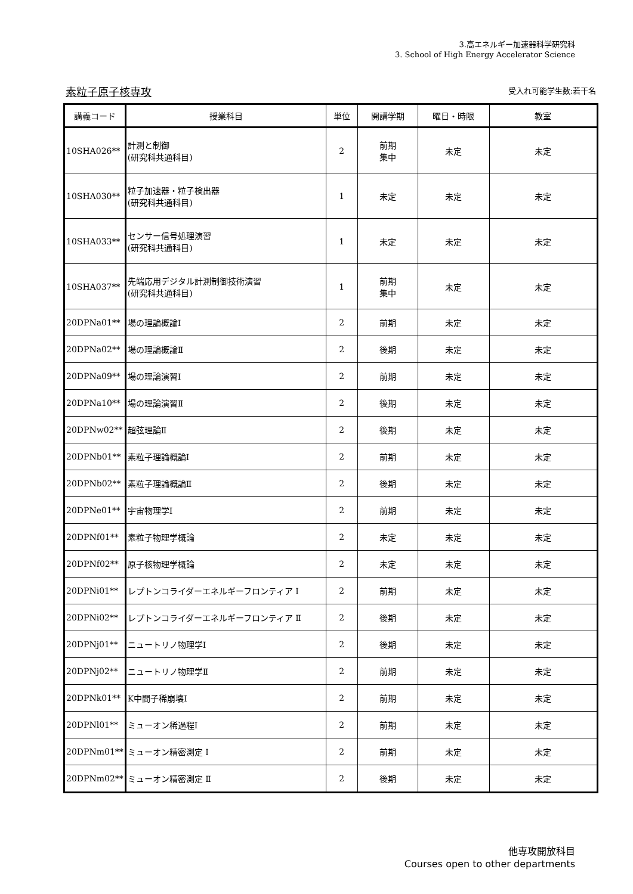3.高エネルギー加速器科学研究科
3. School of High Energy Accelerator Science
素粒子原子核専攻 受入れ可能学生数:若干名
| 講義コード | 授業科目 | 単位 | 開講学期 | 曜日・時限 | 教室 |
| --- | --- | --- | --- | --- | --- |
| 10SHA026** | 計測と制御 (研究科共通科目) | 2 | 前期 集中 | 未定 | 未定 |
| 10SHA030** | 粒子加速器・粒子検出器 (研究科共通科目) | 1 | 未定 | 未定 | 未定 |
| 10SHA033** | センサー信号処理演習 (研究科共通科目) | 1 | 未定 | 未定 | 未定 |
| 10SHA037** | 先端応用デジタル計測制御技術演習 (研究科共通科目) | 1 | 前期 集中 | 未定 | 未定 |
| 20DPNa01** | 場の理論概論Ⅰ | 2 | 前期 | 未定 | 未定 |
| 20DPNa02** | 場の理論概論Ⅱ | 2 | 後期 | 未定 | 未定 |
| 20DPNa09** | 場の理論演習Ⅰ | 2 | 前期 | 未定 | 未定 |
| 20DPNa10** | 場の理論演習Ⅱ | 2 | 後期 | 未定 | 未定 |
| 20DPNw02** | 超弦理論Ⅱ | 2 | 後期 | 未定 | 未定 |
| 20DPNb01** | 素粒子理論概論Ⅰ | 2 | 前期 | 未定 | 未定 |
| 20DPNb02** | 素粒子理論概論Ⅱ | 2 | 後期 | 未定 | 未定 |
| 20DPNe01** | 宇宙物理学Ⅰ | 2 | 前期 | 未定 | 未定 |
| 20DPNf01** | 素粒子物理学概論 | 2 | 未定 | 未定 | 未定 |
| 20DPNf02** | 原子核物理学概論 | 2 | 未定 | 未定 | 未定 |
| 20DPNi01** | レプトンコライダーエネルギーフロンティア Ⅰ | 2 | 前期 | 未定 | 未定 |
| 20DPNi02** | レプトンコライダーエネルギーフロンティア Ⅱ | 2 | 後期 | 未定 | 未定 |
| 20DPNj01** | ニュートリノ物理学Ⅰ | 2 | 後期 | 未定 | 未定 |
| 20DPNj02** | ニュートリノ物理学Ⅱ | 2 | 前期 | 未定 | 未定 |
| 20DPNk01** | K中間子稀崩壊Ⅰ | 2 | 前期 | 未定 | 未定 |
| 20DPNl01** | ミューオン稀過程Ⅰ | 2 | 前期 | 未定 | 未定 |
| 20DPNm01** | ミューオン精密測定 Ⅰ | 2 | 前期 | 未定 | 未定 |
| 20DPNm02** | ミューオン精密測定 Ⅱ | 2 | 後期 | 未定 | 未定 |
他専攻開放科目
Courses open to other departments